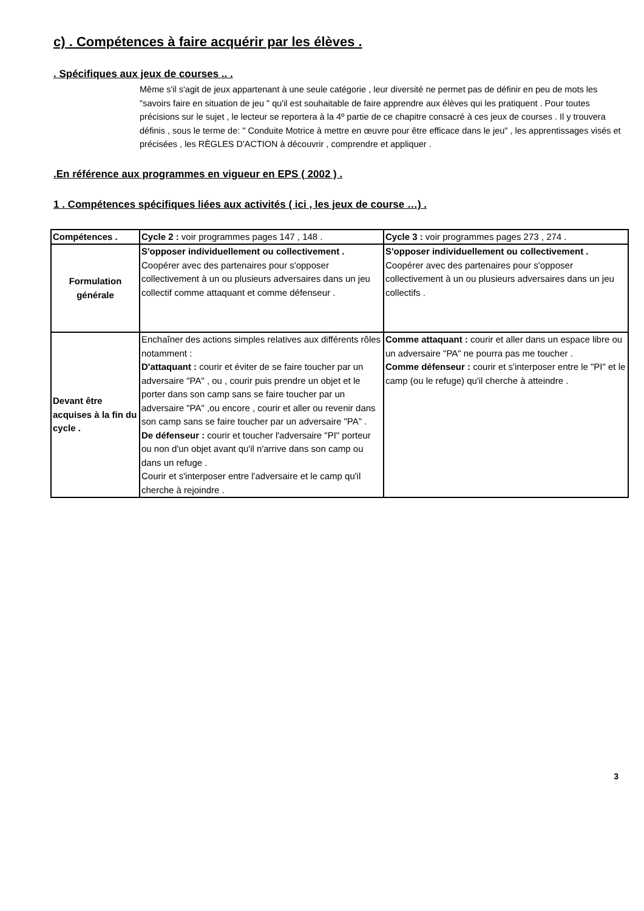c) . Compétences à faire acquérir par les élèves .
. Spécifiques aux jeux de courses .. .
Même s'il s'agit de jeux appartenant à une seule catégorie , leur diversité ne permet pas de définir en peu de mots les "savoirs faire en situation de jeu " qu'il est souhaitable de faire apprendre aux élèves qui les pratiquent . Pour toutes précisions sur le sujet , le lecteur se reportera à la 4º partie de ce chapitre consacré à ces jeux de courses . Il y trouvera définis , sous le terme de: " Conduite Motrice à mettre en œuvre pour être efficace dans le jeu" , les apprentissages visés et précisées , les RÈGLES D'ACTION à découvrir , comprendre et appliquer .
.En référence aux programmes en vigueur en EPS ( 2002 ) .
1 . Compétences spécifiques liées aux activités ( ici , les jeux de course …) .
| Compétences . | Cycle 2 : voir programmes pages 147 , 148 . | Cycle 3 : voir programmes pages 273 , 274 . |
| Formulation générale | S'opposer individuellement ou collectivement . Coopérer avec des partenaires pour s'opposer collectivement à un ou plusieurs adversaires dans un jeu collectif comme attaquant et comme défenseur . | S'opposer individuellement ou collectivement . Coopérer avec des partenaires pour s'opposer collectivement à un ou plusieurs adversaires dans un jeu collectifs . |
| Devant être acquises à la fin du cycle . | Enchaîner des actions simples relatives aux différents rôles notamment : D'attaquant : courir et éviter de se faire toucher par un adversaire "PA" , ou , courir puis prendre un objet et le porter dans son camp sans se faire toucher par un adversaire "PA" ,ou encore , courir et aller ou revenir dans son camp sans se faire toucher par un adversaire "PA" . De défenseur : courir et toucher l'adversaire "PI" porteur ou non d'un objet avant qu'il n'arrive dans son camp ou dans un refuge . Courir et s'interposer entre l'adversaire et le camp qu'il cherche à rejoindre . | Comme attaquant : courir et aller dans un espace libre ou un adversaire "PA" ne pourra pas me toucher . Comme défenseur : courir et s'interposer entre le "PI" et le camp (ou le refuge) qu'il cherche à atteindre . |
3